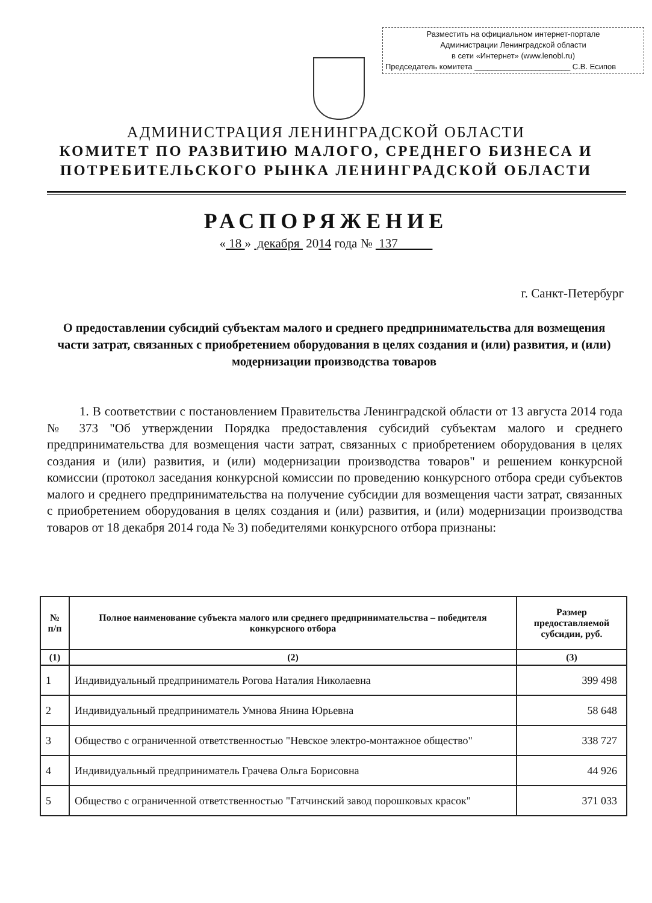Разместить на официальном интернет-портале
Администрации Ленинградской области
в сети «Интернет» (www.lenobl.ru)
Председатель комитета ______________________ С.В. Есипов
АДМИНИСТРАЦИЯ ЛЕНИНГРАДСКОЙ ОБЛАСТИ
КОМИТЕТ ПО РАЗВИТИЮ МАЛОГО, СРЕДНЕГО БИЗНЕСА И
ПОТРЕБИТЕЛЬСКОГО РЫНКА ЛЕНИНГРАДСКОЙ ОБЛАСТИ
РАСПОРЯЖЕНИЕ
« 18 » декабря 2014 года № 137
г. Санкт-Петербург
О предоставлении субсидий субъектам малого и среднего предпринимательства для возмещения части затрат, связанных с приобретением оборудования в целях создания и (или) развития, и (или) модернизации производства товаров
1. В соответствии с постановлением Правительства Ленинградской области от 13 августа 2014 года № 373 "Об утверждении Порядка предоставления субсидий субъектам малого и среднего предпринимательства для возмещения части затрат, связанных с приобретением оборудования в целях создания и (или) развития, и (или) модернизации производства товаров" и решением конкурсной комиссии (протокол заседания конкурсной комиссии по проведению конкурсного отбора среди субъектов малого и среднего предпринимательства на получение субсидии для возмещения части затрат, связанных с приобретением оборудования в целях создания и (или) развития, и (или) модернизации производства товаров от 18 декабря 2014 года № 3) победителями конкурсного отбора признаны:
| № п/п | Полное наименование субъекта малого или среднего предпринимательства – победителя конкурсного отбора | Размер предоставляемой субсидии, руб. |
| --- | --- | --- |
| (1) | (2) | (3) |
| 1 | Индивидуальный предприниматель Рогова Наталия Николаевна | 399 498 |
| 2 | Индивидуальный предприниматель Умнова Янина Юрьевна | 58 648 |
| 3 | Общество с ограниченной ответственностью "Невское электро-монтажное общество" | 338 727 |
| 4 | Индивидуальный предприниматель Грачева Ольга Борисовна | 44 926 |
| 5 | Общество с ограниченной ответственностью "Гатчинский завод порошковых красок" | 371 033 |